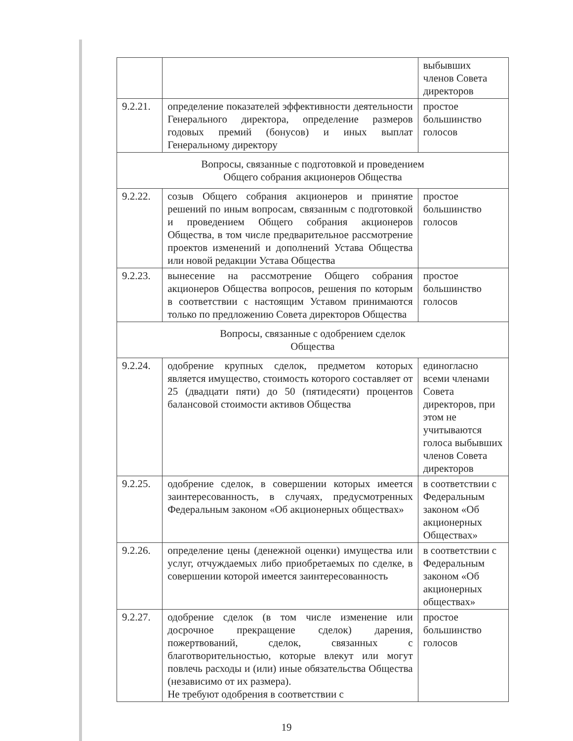| | | выбывших членов Совета директоров |
| 9.2.21. | определение показателей эффективности деятельности Генерального директора, определение размеров годовых премий (бонусов) и иных выплат Генеральному директору | простое большинство голосов |
| Вопросы, связанные с подготовкой и проведением Общего собрания акционеров Общества | | |
| 9.2.22. | созыв Общего собрания акционеров и принятие решений по иным вопросам, связанным с подготовкой и проведением Общего собрания акционеров Общества, в том числе предварительное рассмотрение проектов изменений и дополнений Устава Общества или новой редакции Устава Общества | простое большинство голосов |
| 9.2.23. | вынесение на рассмотрение Общего собрания акционеров Общества вопросов, решения по которым в соответствии с настоящим Уставом принимаются только по предложению Совета директоров Общества | простое большинство голосов |
| Вопросы, связанные с одобрением сделок Общества | | |
| 9.2.24. | одобрение крупных сделок, предметом которых является имущество, стоимость которого составляет от 25 (двадцати пяти) до 50 (пятидесяти) процентов балансовой стоимости активов Общества | единогласно всеми членами Совета директоров, при этом не учитываются голоса выбывших членов Совета директоров |
| 9.2.25. | одобрение сделок, в совершении которых имеется заинтересованность, в случаях, предусмотренных Федеральным законом «Об акционерных обществах» | в соответствии с Федеральным законом «Об акционерных Обществах» |
| 9.2.26. | определение цены (денежной оценки) имущества или услуг, отчуждаемых либо приобретаемых по сделке, в совершении которой имеется заинтересованность | в соответствии с Федеральным законом «Об акционерных обществах» |
| 9.2.27. | одобрение сделок (в том числе изменение или досрочное прекращение сделок) дарения, пожертвований, сделок, связанных с благотворительностью, которые влекут или могут повлечь расходы и (или) иные обязательства Общества (независимо от их размера). Не требуют одобрения в соответствии с | простое большинство голосов |
19